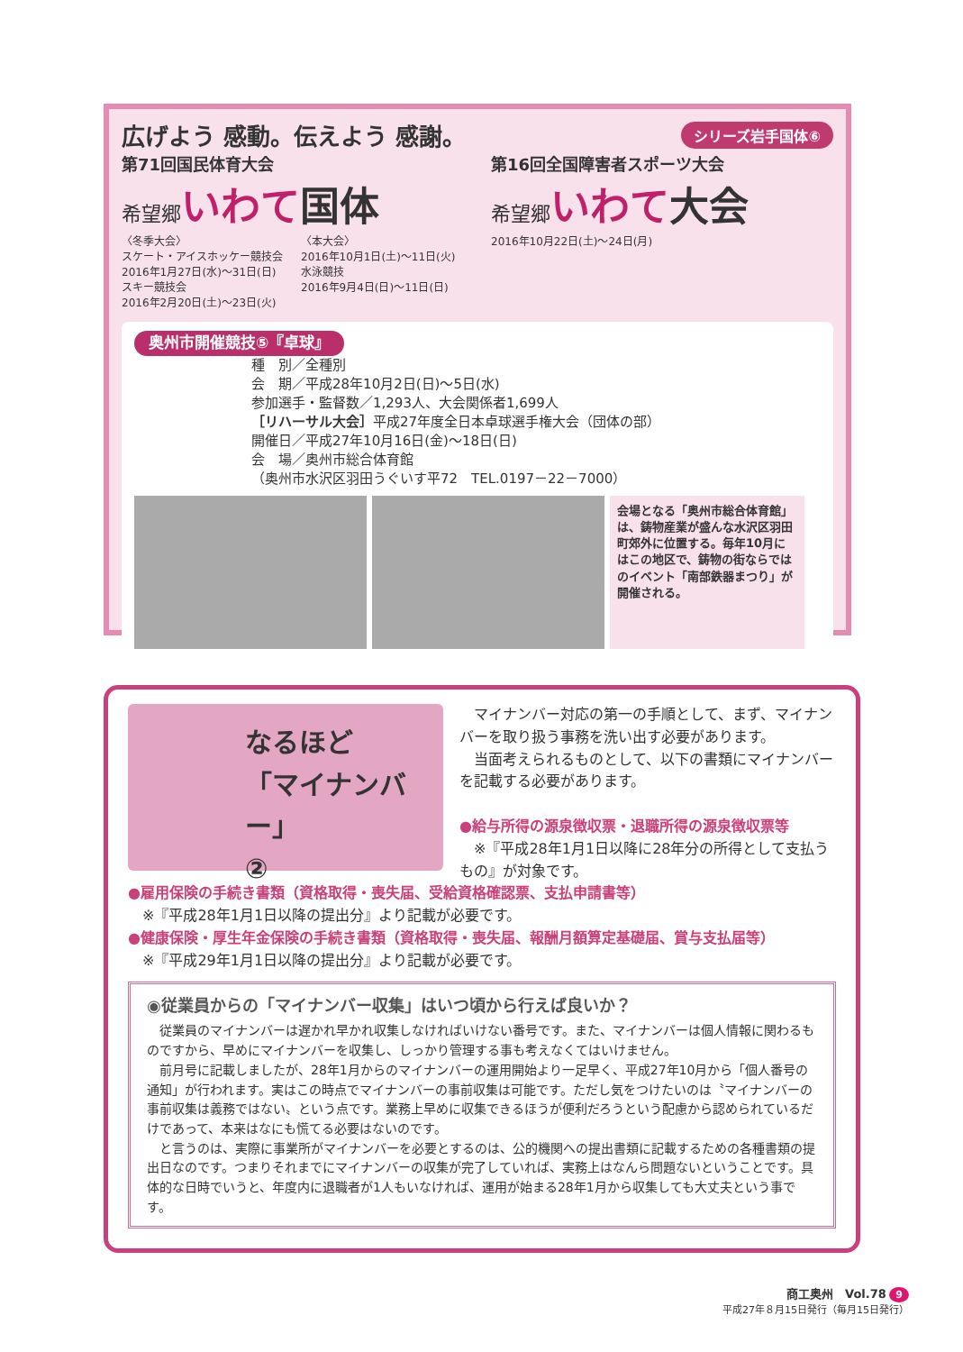広げよう 感動。伝えよう 感謝。 シリーズ岩手国体⑥
第71回国民体育大会
希望郷 いわて 国体
〈冬季大会〉
スケート・アイスホッケー競技会
2016年1月27日(水)～31日(日)
スキー競技会
2016年2月20日(土)～23日(火)
〈本大会〉
2016年10月1日(土)～11日(火)
水泳競技
2016年9月4日(日)～11日(日)
第16回全国障害者スポーツ大会
希望郷 いわて 大会
2016年10月22日(土)～24日(月)
奥州市開催競技⑤『卓球』
種　別／全種別
会　期／平成28年10月2日(日)～5日(水)
参加選手・監督数／1,293人、大会関係者1,699人
［リハーサル大会］平成27年度全日本卓球選手権大会（団体の部）
開催日／平成27年10月16日(金)～18日(日)
会　場／奥州市総合体育館
（奥州市水沢区羽田うぐいす平72　TEL.0197－22－7000）
会場となる「奥州市総合体育館」は、鋳物産業が盛んな水沢区羽田町郊外に位置する。毎年10月にはこの地区で、鋳物の街ならではのイベント「南部鉄器まつり」が開催される。
なるほど
「マイナンバー」
②
　マイナンバー対応の第一の手順として、まず、マイナンバーを取り扱う事務を洗い出す必要があります。
　当面考えられるものとして、以下の書類にマイナンバーを記載する必要があります。
●給与所得の源泉徴収票・退職所得の源泉徴収票等
　※『平成28年1月1日以降に28年分の所得として支払うもの』が対象です。
●雇用保険の手続き書類（資格取得・喪失届、受給資格確認票、支払申請書等）
　※『平成28年1月1日以降の提出分』より記載が必要です。
●健康保険・厚生年金保険の手続き書類（資格取得・喪失届、報酬月額算定基礎届、賞与支払届等）
　※『平成29年1月1日以降の提出分』より記載が必要です。
◉従業員からの「マイナンバー収集」はいつ頃から行えば良いか？
　従業員のマイナンバーは遅かれ早かれ収集しなければいけない番号です。また、マイナンバーは個人情報に関わるものですから、早めにマイナンバーを収集し、しっかり管理する事も考えなくてはいけません。
　前月号に記載しましたが、28年1月からのマイナンバーの運用開始より一足早く、平成27年10月から「個人番号の通知」が行われます。実はこの時点でマイナンバーの事前収集は可能です。ただし気をつけたいのは〝マイナンバーの事前収集は義務ではない〟という点です。業務上早めに収集できるほうが便利だろうという配慮から認められているだけであって、本来はなにも慌てる必要はないのです。
　と言うのは、実際に事業所がマイナンバーを必要とするのは、公的機関への提出書類に記載するための各種書類の提出日なのです。つまりそれまでにマイナンバーの収集が完了していれば、実務上はなんら問題ないということです。具体的な日時でいうと、年度内に退職者が1人もいなければ、運用が始まる28年1月から収集しても大丈夫という事です。
商工奥州　Vol.78 9
平成27年８月15日発行（毎月15日発行）